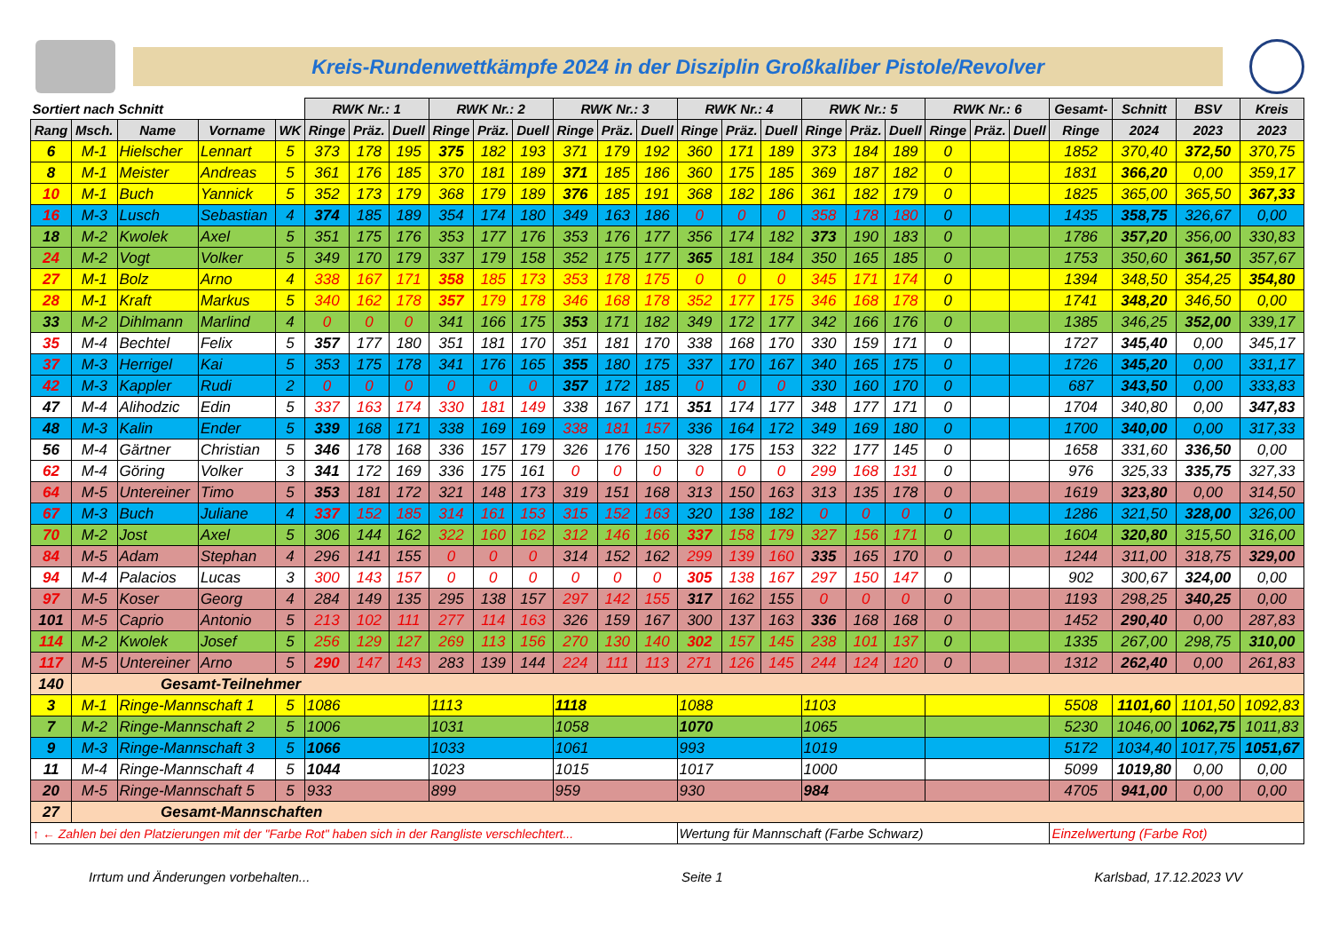Kreis-Rundenwettkämpfe 2024 in der Disziplin Großkaliber Pistole/Revolver
| Sortiert nach Schnitt | | | | | RWK Nr.: 1 | | | RWK Nr.: 2 | | | RWK Nr.: 3 | | | RWK Nr.: 4 | | | RWK Nr.: 5 | | | RWK Nr.: 6 | | | Gesamt- | Schnitt | BSV | Kreis |
| --- | --- | --- | --- | --- | --- | --- | --- | --- | --- | --- | --- | --- | --- | --- | --- | --- | --- | --- | --- | --- | --- | --- | --- | --- | --- | --- |
| Rang | Msch. | Name | Vorname | WK | Ringe | Präz. | Duell | Ringe | Präz. | Duell | Ringe | Präz. | Duell | Ringe | Präz. | Duell | Ringe | Präz. | Duell | Ringe | Präz. | Duell | Ringe | 2024 | 2023 | 2023 |
| 6 | M-1 | Hielscher | Lennart | 5 | 373 | 178 | 195 | 375 | 182 | 193 | 371 | 179 | 192 | 360 | 171 | 189 | 373 | 184 | 189 | 0 | | | 1852 | 370,40 | 372,50 | 370,75 |
| 8 | M-1 | Meister | Andreas | 5 | 361 | 176 | 185 | 370 | 181 | 189 | 371 | 185 | 186 | 360 | 175 | 185 | 369 | 187 | 182 | 0 | | | 1831 | 366,20 | 0,00 | 359,17 |
| 10 | M-1 | Buch | Yannick | 5 | 352 | 173 | 179 | 368 | 179 | 189 | 376 | 185 | 191 | 368 | 182 | 186 | 361 | 182 | 179 | 0 | | | 1825 | 365,00 | 365,50 | 367,33 |
| 16 | M-3 | Lusch | Sebastian | 4 | 374 | 185 | 189 | 354 | 174 | 180 | 349 | 163 | 186 | 0 | 0 | 0 | 358 | 178 | 180 | 0 | | | 1435 | 358,75 | 326,67 | 0,00 |
| 18 | M-2 | Kwolek | Axel | 5 | 351 | 175 | 176 | 353 | 177 | 176 | 353 | 176 | 177 | 356 | 174 | 182 | 373 | 190 | 183 | 0 | | | 1786 | 357,20 | 356,00 | 330,83 |
| 24 | M-2 | Vogt | Volker | 5 | 349 | 170 | 179 | 337 | 179 | 158 | 352 | 175 | 177 | 365 | 181 | 184 | 350 | 165 | 185 | 0 | | | 1753 | 350,60 | 361,50 | 357,67 |
| 27 | M-1 | Bolz | Arno | 4 | 338 | 167 | 171 | 358 | 185 | 173 | 353 | 178 | 175 | 0 | 0 | 0 | 345 | 171 | 174 | 0 | | | 1394 | 348,50 | 354,25 | 354,80 |
| 28 | M-1 | Kraft | Markus | 5 | 340 | 162 | 178 | 357 | 179 | 178 | 346 | 168 | 178 | 352 | 177 | 175 | 346 | 168 | 178 | 0 | | | 1741 | 348,20 | 346,50 | 0,00 |
| 33 | M-2 | Dihlmann | Marlind | 4 | 0 | 0 | 0 | 341 | 166 | 175 | 353 | 171 | 182 | 349 | 172 | 177 | 342 | 166 | 176 | 0 | | | 1385 | 346,25 | 352,00 | 339,17 |
| 35 | M-4 | Bechtel | Felix | 5 | 357 | 177 | 180 | 351 | 181 | 170 | 351 | 181 | 170 | 338 | 168 | 170 | 330 | 159 | 171 | 0 | | | 1727 | 345,40 | 0,00 | 345,17 |
| 37 | M-3 | Herrigel | Kai | 5 | 353 | 175 | 178 | 341 | 176 | 165 | 355 | 180 | 175 | 337 | 170 | 167 | 340 | 165 | 175 | 0 | | | 1726 | 345,20 | 0,00 | 331,17 |
| 42 | M-3 | Kappler | Rudi | 2 | 0 | 0 | 0 | 0 | 0 | 0 | 357 | 172 | 185 | 0 | 0 | 0 | 330 | 160 | 170 | 0 | | | 687 | 343,50 | 0,00 | 333,83 |
| 47 | M-4 | Alihodzic | Edin | 5 | 337 | 163 | 174 | 330 | 181 | 149 | 338 | 167 | 171 | 351 | 174 | 177 | 348 | 177 | 171 | 0 | | | 1704 | 340,80 | 0,00 | 347,83 |
| 48 | M-3 | Kalin | Ender | 5 | 339 | 168 | 171 | 338 | 169 | 169 | 338 | 181 | 157 | 336 | 164 | 172 | 349 | 169 | 180 | 0 | | | 1700 | 340,00 | 0,00 | 317,33 |
| 56 | M-4 | Gärtner | Christian | 5 | 346 | 178 | 168 | 336 | 157 | 179 | 326 | 176 | 150 | 328 | 175 | 153 | 322 | 177 | 145 | 0 | | | 1658 | 331,60 | 336,50 | 0,00 |
| 62 | M-4 | Göring | Volker | 3 | 341 | 172 | 169 | 336 | 175 | 161 | 0 | 0 | 0 | 0 | 0 | 0 | 299 | 168 | 131 | 0 | | | 976 | 325,33 | 335,75 | 327,33 |
| 64 | M-5 | Untereiner | Timo | 5 | 353 | 181 | 172 | 321 | 148 | 173 | 319 | 151 | 168 | 313 | 150 | 163 | 313 | 135 | 178 | 0 | | | 1619 | 323,80 | 0,00 | 314,50 |
| 67 | M-3 | Buch | Juliane | 4 | 337 | 152 | 185 | 314 | 161 | 153 | 315 | 152 | 163 | 320 | 138 | 182 | 0 | 0 | 0 | 0 | | | 1286 | 321,50 | 328,00 | 326,00 |
| 70 | M-2 | Jost | Axel | 5 | 306 | 144 | 162 | 322 | 160 | 162 | 312 | 146 | 166 | 337 | 158 | 179 | 327 | 156 | 171 | 0 | | | 1604 | 320,80 | 315,50 | 316,00 |
| 84 | M-5 | Adam | Stephan | 4 | 296 | 141 | 155 | 0 | 0 | 0 | 314 | 152 | 162 | 299 | 139 | 160 | 335 | 165 | 170 | 0 | | | 1244 | 311,00 | 318,75 | 329,00 |
| 94 | M-4 | Palacios | Lucas | 3 | 300 | 143 | 157 | 0 | 0 | 0 | 0 | 0 | 0 | 305 | 138 | 167 | 297 | 150 | 147 | 0 | | | 902 | 300,67 | 324,00 | 0,00 |
| 97 | M-5 | Koser | Georg | 4 | 284 | 149 | 135 | 295 | 138 | 157 | 297 | 142 | 155 | 317 | 162 | 155 | 0 | 0 | 0 | 0 | | | 1193 | 298,25 | 340,25 | 0,00 |
| 101 | M-5 | Caprio | Antonio | 5 | 213 | 102 | 111 | 277 | 114 | 163 | 326 | 159 | 167 | 300 | 137 | 163 | 336 | 168 | 168 | 0 | | | 1452 | 290,40 | 0,00 | 287,83 |
| 114 | M-2 | Kwolek | Josef | 5 | 256 | 129 | 127 | 269 | 113 | 156 | 270 | 130 | 140 | 302 | 157 | 145 | 238 | 101 | 137 | 0 | | | 1335 | 267,00 | 298,75 | 310,00 |
| 117 | M-5 | Untereiner | Arno | 5 | 290 | 147 | 143 | 283 | 139 | 144 | 224 | 111 | 113 | 271 | 126 | 145 | 244 | 124 | 120 | 0 | | | 1312 | 262,40 | 0,00 | 261,83 |
| 140 | Gesamt-Teilnehmer | | | | | | | | | | | | | | | | | | | | | | | | | |
| 3 | M-1 | Ringe-Mannschaft 1 | | 5 | 1086 | | | 1113 | | | 1118 | | | 1088 | | | 1103 | | | | | | 5508 | 1101,60 | 1101,50 | 1092,83 |
| 7 | M-2 | Ringe-Mannschaft 2 | | 5 | 1006 | | | 1031 | | | 1058 | | | 1070 | | | 1065 | | | | | | 5230 | 1046,00 | 1062,75 | 1011,83 |
| 9 | M-3 | Ringe-Mannschaft 3 | | 5 | 1066 | | | 1033 | | | 1061 | | | 993 | | | 1019 | | | | | | 5172 | 1034,40 | 1017,75 | 1051,67 |
| 11 | M-4 | Ringe-Mannschaft 4 | | 5 | 1044 | | | 1023 | | | 1015 | | | 1017 | | | 1000 | | | | | | 5099 | 1019,80 | 0,00 | 0,00 |
| 20 | M-5 | Ringe-Mannschaft 5 | | 5 | 933 | | | 899 | | | 959 | | | 930 | | | 984 | | | | | | 4705 | 941,00 | 0,00 | 0,00 |
| 27 | Gesamt-Mannschaften | | | | | | | | | | | | | | | | | | | | | | | | | |
| ↑ ← Zahlen bei den Platzierungen mit der "Farbe Rot" haben sich in der Rangliste verschlechtert... | | | | | | | | | | | | | | Wertung für Mannschaft (Farbe Schwarz) | | | | | | | | | Einzelwertung (Farbe Rot) | | | |
Irrtum und Änderungen vorbehalten... Seite 1 Karlsbad, 17.12.2023 VV